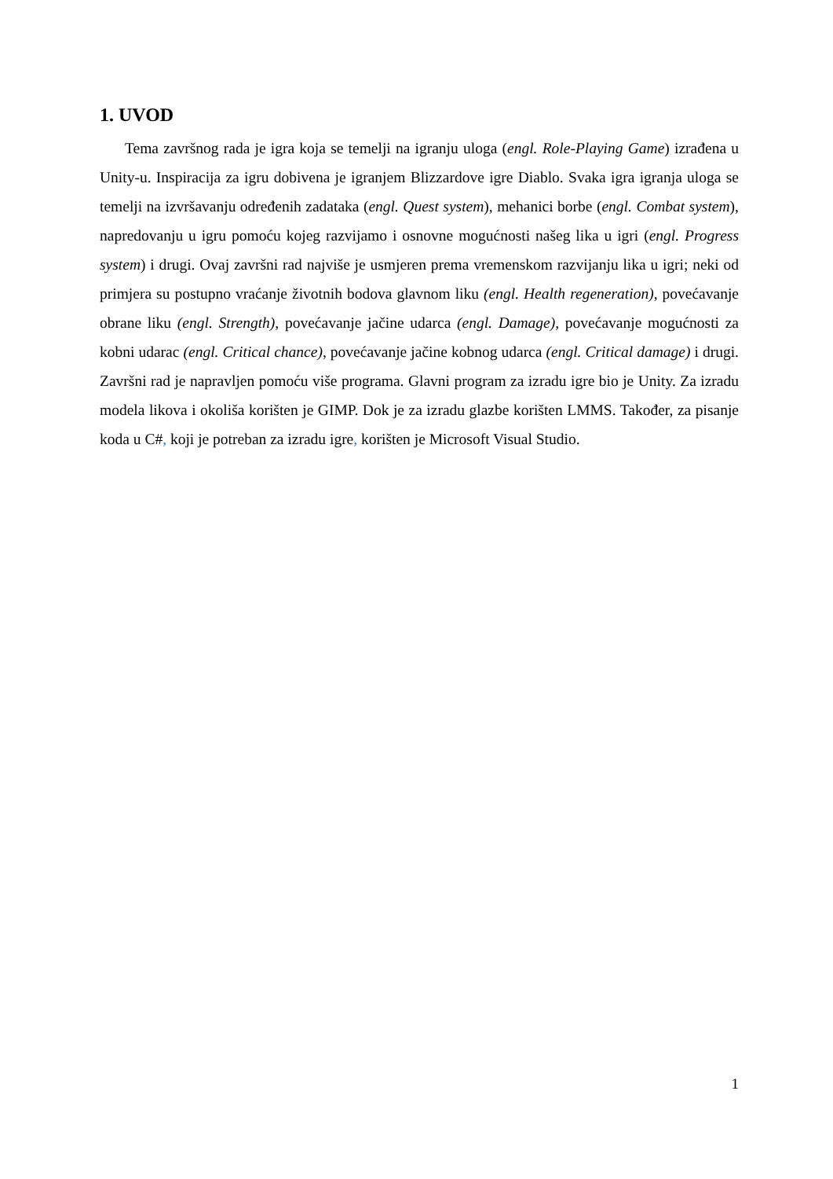1. UVOD
Tema završnog rada je igra koja se temelji na igranju uloga (engl. Role-Playing Game) izrađena u Unity-u. Inspiracija za igru dobivena je igranjem Blizzardove igre Diablo. Svaka igra igranja uloga se temelji na izvršavanju određenih zadataka (engl. Quest system), mehanici borbe (engl. Combat system), napredovanju u igru pomoću kojeg razvijamo i osnovne mogućnosti našeg lika u igri (engl. Progress system) i drugi. Ovaj završni rad najviše je usmjeren prema vremenskom razvijanju lika u igri; neki od primjera su postupno vraćanje životnih bodova glavnom liku (engl. Health regeneration), povećavanje obrane liku (engl. Strength), povećavanje jačine udarca (engl. Damage), povećavanje mogućnosti za kobni udarac (engl. Critical chance), povećavanje jačine kobnog udarca (engl. Critical damage) i drugi. Završni rad je napravljen pomoću više programa. Glavni program za izradu igre bio je Unity. Za izradu modela likova i okoliša korišten je GIMP. Dok je za izradu glazbe korišten LMMS. Također, za pisanje koda u C#, koji je potreban za izradu igre, korišten je Microsoft Visual Studio.
1